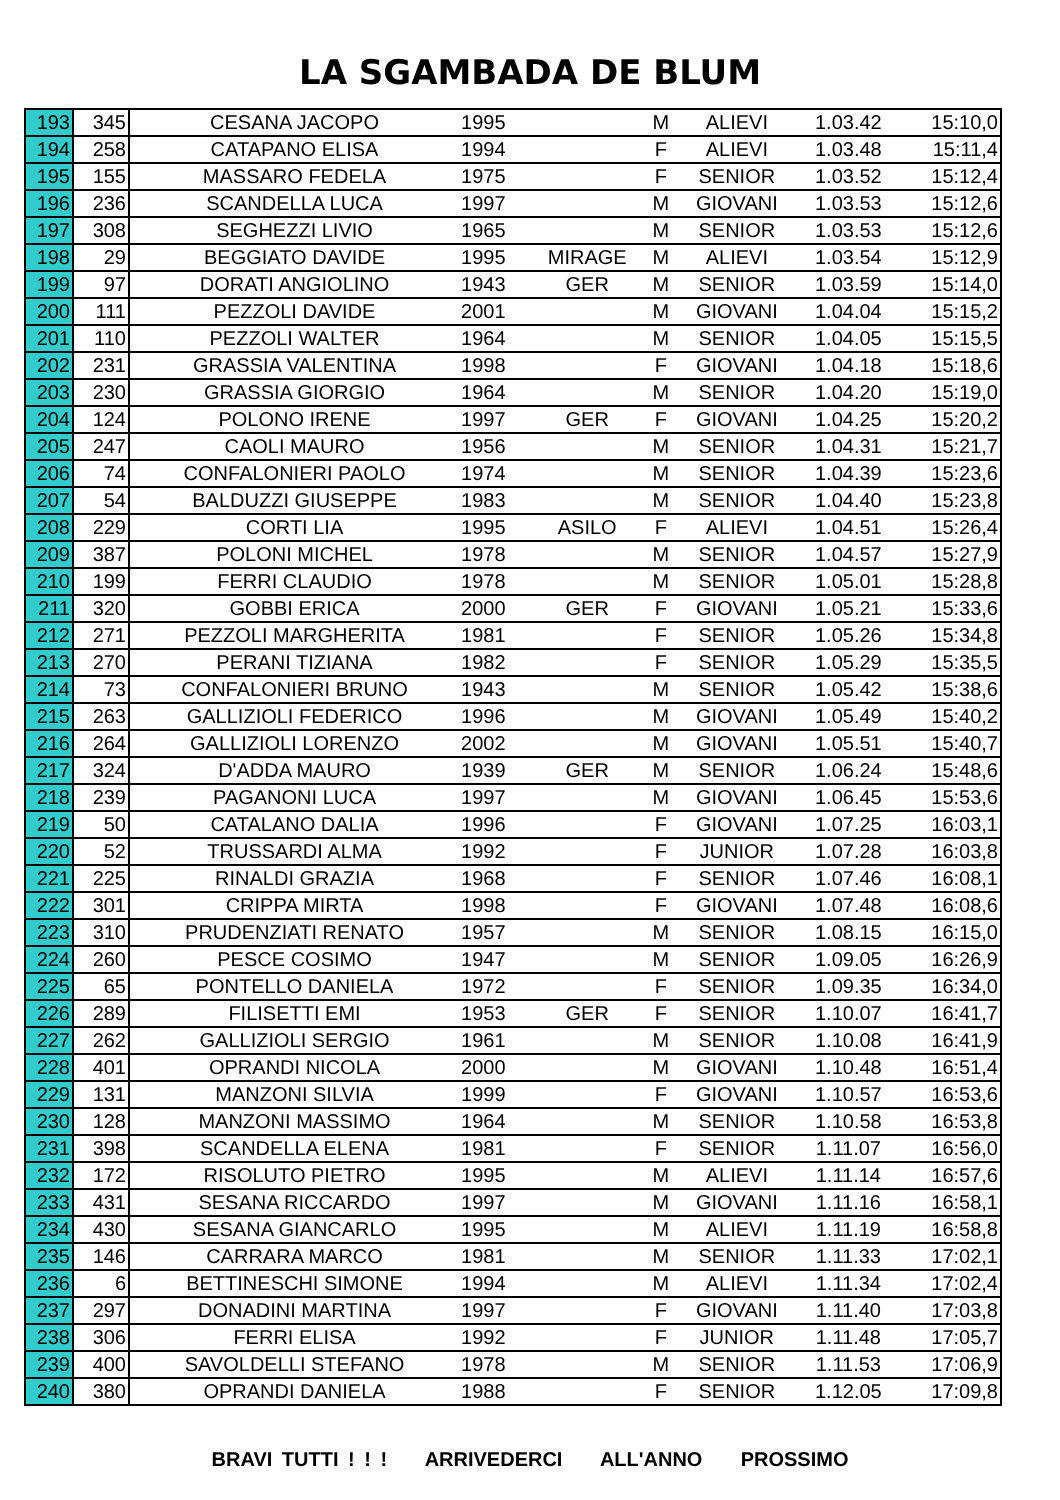LA SGAMBADA DE BLUM
| 193 | 345 | CESANA JACOPO | 1995 | | M | ALIEVI | 1.03.42 | 15:10,0 |
| 194 | 258 | CATAPANO ELISA | 1994 | | F | ALIEVI | 1.03.48 | 15:11,4 |
| 195 | 155 | MASSARO FEDELA | 1975 | | F | SENIOR | 1.03.52 | 15:12,4 |
| 196 | 236 | SCANDELLA LUCA | 1997 | | M | GIOVANI | 1.03.53 | 15:12,6 |
| 197 | 308 | SEGHEZZI LIVIO | 1965 | | M | SENIOR | 1.03.53 | 15:12,6 |
| 198 | 29 | BEGGIATO DAVIDE | 1995 | MIRAGE | M | ALIEVI | 1.03.54 | 15:12,9 |
| 199 | 97 | DORATI ANGIOLINO | 1943 | GER | M | SENIOR | 1.03.59 | 15:14,0 |
| 200 | 111 | PEZZOLI DAVIDE | 2001 | | M | GIOVANI | 1.04.04 | 15:15,2 |
| 201 | 110 | PEZZOLI WALTER | 1964 | | M | SENIOR | 1.04.05 | 15:15,5 |
| 202 | 231 | GRASSIA VALENTINA | 1998 | | F | GIOVANI | 1.04.18 | 15:18,6 |
| 203 | 230 | GRASSIA GIORGIO | 1964 | | M | SENIOR | 1.04.20 | 15:19,0 |
| 204 | 124 | POLONO IRENE | 1997 | GER | F | GIOVANI | 1.04.25 | 15:20,2 |
| 205 | 247 | CAOLI MAURO | 1956 | | M | SENIOR | 1.04.31 | 15:21,7 |
| 206 | 74 | CONFALONIERI PAOLO | 1974 | | M | SENIOR | 1.04.39 | 15:23,6 |
| 207 | 54 | BALDUZZI GIUSEPPE | 1983 | | M | SENIOR | 1.04.40 | 15:23,8 |
| 208 | 229 | CORTI LIA | 1995 | ASILO | F | ALIEVI | 1.04.51 | 15:26,4 |
| 209 | 387 | POLONI MICHEL | 1978 | | M | SENIOR | 1.04.57 | 15:27,9 |
| 210 | 199 | FERRI CLAUDIO | 1978 | | M | SENIOR | 1.05.01 | 15:28,8 |
| 211 | 320 | GOBBI ERICA | 2000 | GER | F | GIOVANI | 1.05.21 | 15:33,6 |
| 212 | 271 | PEZZOLI MARGHERITA | 1981 | | F | SENIOR | 1.05.26 | 15:34,8 |
| 213 | 270 | PERANI TIZIANA | 1982 | | F | SENIOR | 1.05.29 | 15:35,5 |
| 214 | 73 | CONFALONIERI BRUNO | 1943 | | M | SENIOR | 1.05.42 | 15:38,6 |
| 215 | 263 | GALLIZIOLI FEDERICO | 1996 | | M | GIOVANI | 1.05.49 | 15:40,2 |
| 216 | 264 | GALLIZIOLI LORENZO | 2002 | | M | GIOVANI | 1.05.51 | 15:40,7 |
| 217 | 324 | D'ADDA MAURO | 1939 | GER | M | SENIOR | 1.06.24 | 15:48,6 |
| 218 | 239 | PAGANONI LUCA | 1997 | | M | GIOVANI | 1.06.45 | 15:53,6 |
| 219 | 50 | CATALANO DALIA | 1996 | | F | GIOVANI | 1.07.25 | 16:03,1 |
| 220 | 52 | TRUSSARDI ALMA | 1992 | | F | JUNIOR | 1.07.28 | 16:03,8 |
| 221 | 225 | RINALDI GRAZIA | 1968 | | F | SENIOR | 1.07.46 | 16:08,1 |
| 222 | 301 | CRIPPA MIRTA | 1998 | | F | GIOVANI | 1.07.48 | 16:08,6 |
| 223 | 310 | PRUDENZIATI RENATO | 1957 | | M | SENIOR | 1.08.15 | 16:15,0 |
| 224 | 260 | PESCE COSIMO | 1947 | | M | SENIOR | 1.09.05 | 16:26,9 |
| 225 | 65 | PONTELLO DANIELA | 1972 | | F | SENIOR | 1.09.35 | 16:34,0 |
| 226 | 289 | FILISETTI EMI | 1953 | GER | F | SENIOR | 1.10.07 | 16:41,7 |
| 227 | 262 | GALLIZIOLI SERGIO | 1961 | | M | SENIOR | 1.10.08 | 16:41,9 |
| 228 | 401 | OPRANDI NICOLA | 2000 | | M | GIOVANI | 1.10.48 | 16:51,4 |
| 229 | 131 | MANZONI SILVIA | 1999 | | F | GIOVANI | 1.10.57 | 16:53,6 |
| 230 | 128 | MANZONI MASSIMO | 1964 | | M | SENIOR | 1.10.58 | 16:53,8 |
| 231 | 398 | SCANDELLA ELENA | 1981 | | F | SENIOR | 1.11.07 | 16:56,0 |
| 232 | 172 | RISOLUTO PIETRO | 1995 | | M | ALIEVI | 1.11.14 | 16:57,6 |
| 233 | 431 | SESANA RICCARDO | 1997 | | M | GIOVANI | 1.11.16 | 16:58,1 |
| 234 | 430 | SESANA GIANCARLO | 1995 | | M | ALIEVI | 1.11.19 | 16:58,8 |
| 235 | 146 | CARRARA MARCO | 1981 | | M | SENIOR | 1.11.33 | 17:02,1 |
| 236 | 6 | BETTINESCHI SIMONE | 1994 | | M | ALIEVI | 1.11.34 | 17:02,4 |
| 237 | 297 | DONADINI MARTINA | 1997 | | F | GIOVANI | 1.11.40 | 17:03,8 |
| 238 | 306 | FERRI ELISA | 1992 | | F | JUNIOR | 1.11.48 | 17:05,7 |
| 239 | 400 | SAVOLDELLI STEFANO | 1978 | | M | SENIOR | 1.11.53 | 17:06,9 |
| 240 | 380 | OPRANDI DANIELA | 1988 | | F | SENIOR | 1.12.05 | 17:09,8 |
BRAVI TUTTI ! ! ! ARRIVEDERCI ALL'ANNO PROSSIMO